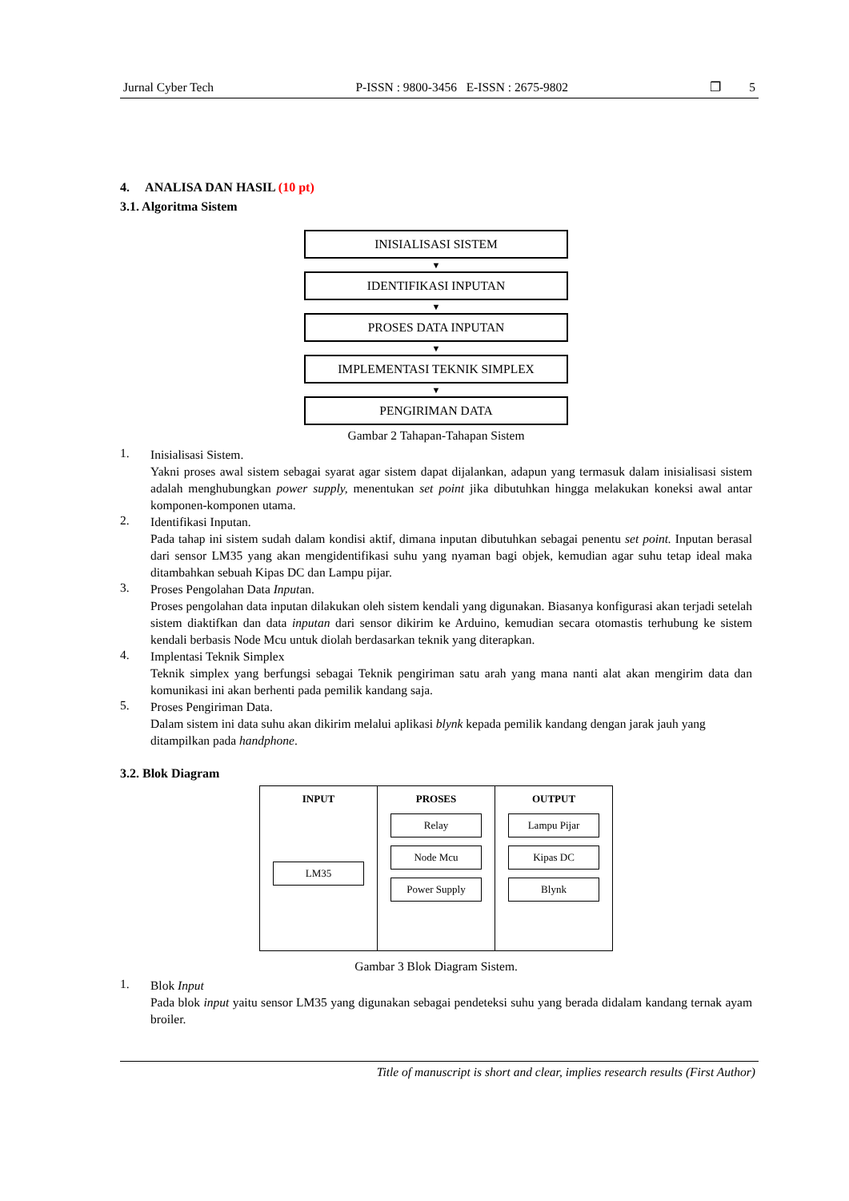Jurnal Cyber Tech P-ISSN : 9800-3456 E-ISSN : 2675-9802 ❐ 5
4. ANALISA DAN HASIL (10 pt)
3.1. Algoritma Sistem
INISIALISASI SISTEM
▼
IDENTIFIKASI INPUTAN
▼
PROSES DATA INPUTAN
▼
IMPLEMENTASI TEKNIK SIMPLEX
▼
PENGIRIMAN DATA
Gambar 2 Tahapan-Tahapan Sistem
1.
Inisialisasi Sistem.
Yakni proses awal sistem sebagai syarat agar sistem dapat dijalankan, adapun yang termasuk dalam inisialisasi sistem adalah menghubungkan power supply, menentukan set point jika dibutuhkan hingga melakukan koneksi awal antar komponen-komponen utama.
2.
Identifikasi Inputan.
Pada tahap ini sistem sudah dalam kondisi aktif, dimana inputan dibutuhkan sebagai penentu set point. Inputan berasal dari sensor LM35 yang akan mengidentifikasi suhu yang nyaman bagi objek, kemudian agar suhu tetap ideal maka ditambahkan sebuah Kipas DC dan Lampu pijar.
3.
Proses Pengolahan Data Inputan.
Proses pengolahan data inputan dilakukan oleh sistem kendali yang digunakan. Biasanya konfigurasi akan terjadi setelah sistem diaktifkan dan data inputan dari sensor dikirim ke Arduino, kemudian secara otomastis terhubung ke sistem kendali berbasis Node Mcu untuk diolah berdasarkan teknik yang diterapkan.
4.
Implentasi Teknik Simplex
Teknik simplex yang berfungsi sebagai Teknik pengiriman satu arah yang mana nanti alat akan mengirim data dan komunikasi ini akan berhenti pada pemilik kandang saja.
5.
Proses Pengiriman Data.
Dalam sistem ini data suhu akan dikirim melalui aplikasi blynk kepada pemilik kandang dengan jarak jauh yang ditampilkan pada handphone.
3.2. Blok Diagram
INPUT
LM35
PROSES
Relay
Node Mcu
Power Supply
OUTPUT
Lampu Pijar
Kipas DC
Blynk
Gambar 3 Blok Diagram Sistem.
1.
Blok Input
Pada blok input yaitu sensor LM35 yang digunakan sebagai pendeteksi suhu yang berada didalam kandang ternak ayam broiler.
Title of manuscript is short and clear, implies research results (First Author)